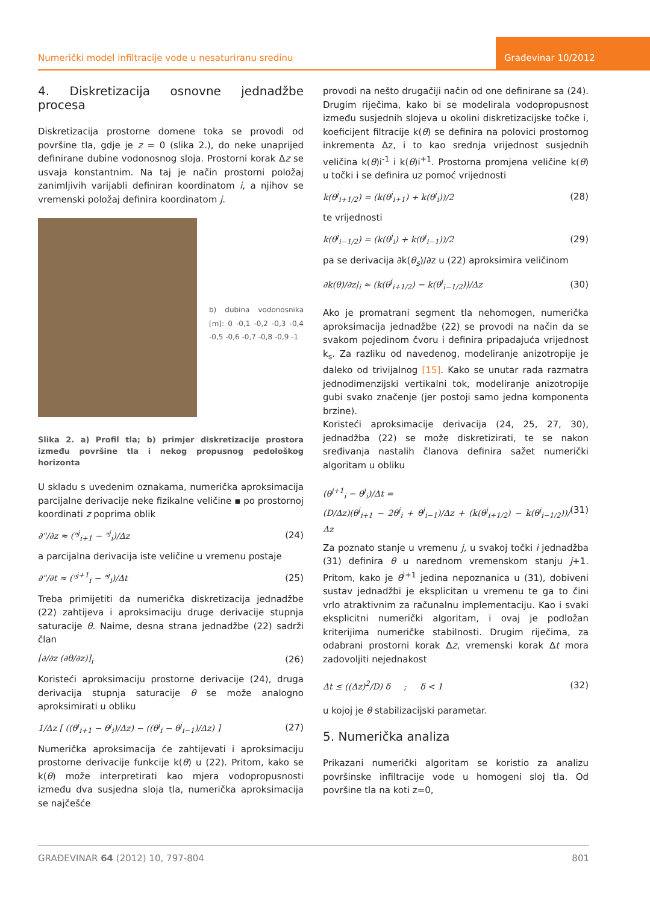Numerički model infiltracije vode u nesaturiranu sredinu
Građevinar 10/2012
4. Diskretizacija osnovne jednadžbe procesa
Diskretizacija prostorne domene toka se provodi od površine tla, gdje je z = 0 (slika 2.), do neke unaprijed definirane dubine vodonosnog sloja. Prostorni korak Δz se usvaja konstantnim. Na taj je način prostorni položaj zanimljivih varijabli definiran koordinatom i, a njihov se vremenski položaj definira koordinatom j.
b) dubina vodonosnika [m]: 0 -0,1 -0,2 -0,3 -0,4 -0,5 -0,6 -0,7 -0,8 -0,9 -1
Slika 2. a) Profil tla; b) primjer diskretizacije prostora između površine tla i nekog propusnog pedološkog horizonta
U skladu s uvedenim oznakama, numerička aproksimacija parcijalne derivacije neke fizikalne veličine ▪ po prostornoj koordinati z poprima oblik
∂"/∂z ≈ ("<sup>j</sup><sub>i+1</sub> − "<sup>j</sup><sub>i</sub>)/Δz (24)
a parcijalna derivacija iste veličine u vremenu postaje
∂"/∂t ≈ ("<sup>j+1</sup><sub>i</sub> − "<sup>j</sup><sub>i</sub>)/Δt (25)
Treba primijetiti da numerička diskretizacija jednadžbe (22) zahtijeva i aproksimaciju druge derivacije stupnja saturacije θ. Naime, desna strana jednadžbe (22) sadrži član
[∂/∂z (∂θ/∂z)]<sub>i</sub> (26)
Koristeći aproksimaciju prostorne derivacije (24), druga derivacija stupnja saturacije θ se može analogno aproksimirati u obliku
1/Δz [ ((θ<sup>j</sup><sub>i+1</sub> − θ<sup>j</sup><sub>i</sub>)/Δz) − ((θ<sup>j</sup><sub>i</sub> − θ<sup>j</sup><sub>i−1</sub>)/Δz) ] (27)
Numerička aproksimacija će zahtijevati i aproksimaciju prostorne derivacije funkcije k(θ) u (22). Pritom, kako se k(θ) može interpretirati kao mjera vodopropusnosti između dva susjedna sloja tla, numerička aproksimacija se najčešće
provodi na nešto drugačiji način od one definirane sa (24). Drugim riječima, kako bi se modelirala vodopropusnost između susjednih slojeva u okolini diskretizacijske točke i, koeficijent filtracije k(θ) se definira na polovici prostornog inkrementa Δz, i to kao srednja vrijednost susjednih veličina k(θ)i<sup>-1</sup> i k(θ)i<sup>+1</sup>. Prostorna promjena veličine k(θ) u točki i se definira uz pomoć vrijednosti
k(θ<sup>j</sup><sub>i+1/2</sub>) = (k(θ<sup>j</sup><sub>i+1</sub>) + k(θ<sup>j</sup><sub>i</sub>))/2 (28)
te vrijednosti
k(θ<sup>j</sup><sub>i−1/2</sub>) = (k(θ<sup>j</sup><sub>i</sub>) + k(θ<sup>j</sup><sub>i−1</sub>))/2 (29)
pa se derivacija ∂k(θ<sub>s</sub>)/∂z u (22) aproksimira veličinom
∂k(θ)/∂z|<sub>i</sub> ≈ (k(θ<sup>j</sup><sub>i+1/2</sub>) − k(θ<sup>j</sup><sub>i−1/2</sub>))/Δz (30)
Ako je promatrani segment tla nehomogen, numerička aproksimacija jednadžbe (22) se provodi na način da se svakom pojedinom čvoru i definira pripadajuća vrijednost k<sub>s</sub>. Za razliku od navedenog, modeliranje anizotropije je daleko od trivijalnog [15]. Kako se unutar rada razmatra jednodimenzijski vertikalni tok, modeliranje anizotropije gubi svako značenje (jer postoji samo jedna komponenta brzine).
Koristeći aproksimacije derivacija (24, 25, 27, 30), jednadžba (22) se može diskretizirati, te se nakon sređivanja nastalih članova definira sažet numerički algoritam u obliku
(θ<sup>j+1</sup><sub>i</sub> − θ<sup>j</sup><sub>i</sub>)/Δt =
(D/Δz)(θ<sup>j</sup><sub>i+1</sub> − 2θ<sup>j</sup><sub>i</sub> + θ<sup>j</sup><sub>i−1</sub>)/Δz + (k(θ<sup>j</sup><sub>i+1/2</sub>) − k(θ<sup>j</sup><sub>i−1/2</sub>))/Δz (31)
Za poznato stanje u vremenu j, u svakoj točki i jednadžba (31) definira θ u narednom vremenskom stanju j+1. Pritom, kako je θ<sup>i+1</sup> jedina nepoznanica u (31), dobiveni sustav jednadžbi je eksplicitan u vremenu te ga to čini vrlo atraktivnim za računalnu implementaciju. Kao i svaki eksplicitni numerički algoritam, i ovaj je podložan kriterijima numeričke stabilnosti. Drugim riječima, za odabrani prostorni korak Δz, vremenski korak Δt mora zadovoljiti nejednakost
Δt ≤ ((Δz)<sup>2</sup>/D) δ ; δ < 1 (32)
u kojoj je θ stabilizacijski parametar.
5. Numerička analiza
Prikazani numerički algoritam se koristio za analizu površinske infiltracije vode u homogeni sloj tla. Od površine tla na koti z=0,
GRAĐEVINAR 64 (2012) 10, 797-804 801